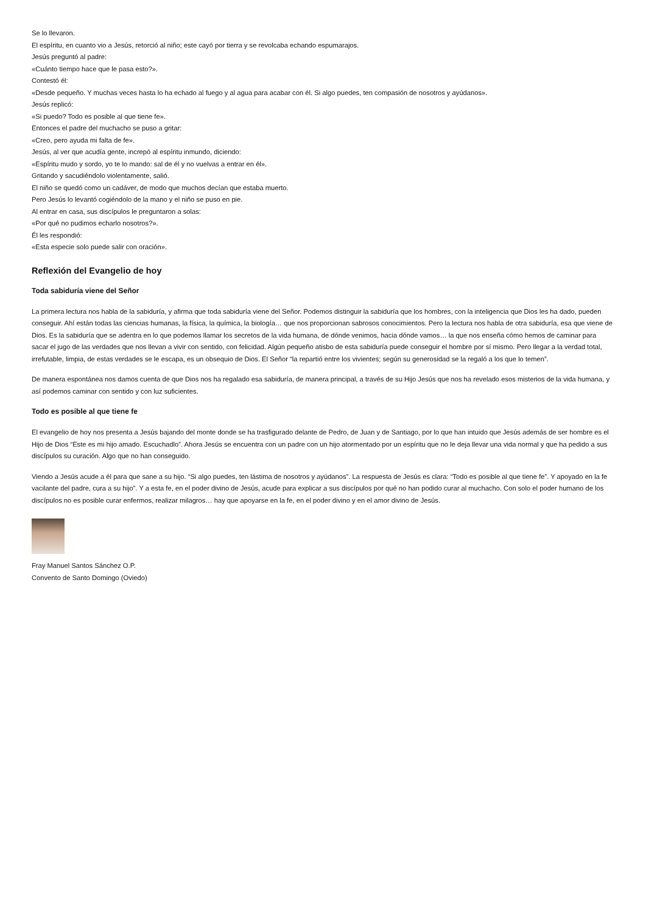Se lo llevaron.
El espíritu, en cuanto vio a Jesús, retorció al niño; este cayó por tierra y se revolcaba echando espumarajos.
Jesús preguntó al padre:
«Cuánto tiempo hace que le pasa esto?».
Contestó él:
«Desde pequeño. Y muchas veces hasta lo ha echado al fuego y al agua para acabar con él. Si algo puedes, ten compasión de nosotros y ayúdanos».
Jesús replicó:
«Si puedo? Todo es posible al que tiene fe».
Entonces el padre del muchacho se puso a gritar:
«Creo, pero ayuda mi falta de fe».
Jesús, al ver que acudía gente, increpó al espíritu inmundo, diciendo:
«Espíritu mudo y sordo, yo te lo mando: sal de él y no vuelvas a entrar en él».
Gritando y sacudiéndolo violentamente, salió.
El niño se quedó como un cadáver, de modo que muchos decían que estaba muerto.
Pero Jesús lo levantó cogiéndolo de la mano y el niño se puso en pie.
Al entrar en casa, sus discípulos le preguntaron a solas:
«Por qué no pudimos echarlo nosotros?».
Él les respondió:
«Esta especie solo puede salir con oración».
Reflexión del Evangelio de hoy
Toda sabiduría viene del Señor
La primera lectura nos habla de la sabiduría, y afirma que toda sabiduría viene del Señor. Podemos distinguir la sabiduría que los hombres, con la inteligencia que Dios les ha dado, pueden conseguir. Ahí están todas las ciencias humanas, la física, la química, la biología… que nos proporcionan sabrosos conocimientos. Pero la lectura nos habla de otra sabiduría, esa que viene de Dios. Es la sabiduría que se adentra en lo que podemos llamar los secretos de la vida humana, de dónde venimos, hacia dónde vamos… la que nos enseña cómo hemos de caminar para sacar el jugo de las verdades que nos llevan a vivir con sentido, con felicidad. Algún pequeño atisbo de esta sabiduría puede conseguir el hombre por sí mismo. Pero llegar a la verdad total, irrefutable, limpia, de estas verdades se le escapa, es un obsequio de Dios. El Señor “la repartió entre los vivientes; según su generosidad se la regaló a los que lo temen”.
De manera espontánea nos damos cuenta de que Dios nos ha regalado esa sabiduría, de manera principal, a través de su Hijo Jesús que nos ha revelado esos misterios de la vida humana, y así podemos caminar con sentido y con luz suficientes.
Todo es posible al que tiene fe
El evangelio de hoy nos presenta a Jesús bajando del monte donde se ha trasfigurado delante de Pedro, de Juan y de Santiago, por lo que han intuido que Jesús además de ser hombre es el Hijo de Dios “Este es mi hijo amado. Escuchadlo”. Ahora Jesús se encuentra con un padre con un hijo atormentado por un espíritu que no le deja llevar una vida normal y que ha pedido a sus discípulos su curación. Algo que no han conseguido.
Viendo a Jesús acude a él para que sane a su hijo. “Si algo puedes, ten lástima de nosotros y ayúdanos”. La respuesta de Jesús es clara: “Todo es posible al que tiene fe”. Y apoyado en la fe vacilante del padre, cura a su hijo”. Y a esta fe, en el poder divino de Jesús, acude para explicar a sus discípulos por qué no han podido curar al muchacho. Con solo el poder humano de los discípulos no es posible curar enfermos, realizar milagros… hay que apoyarse en la fe, en el poder divino y en el amor divino de Jesús.
Fray Manuel Santos Sánchez O.P.
Convento de Santo Domingo (Oviedo)